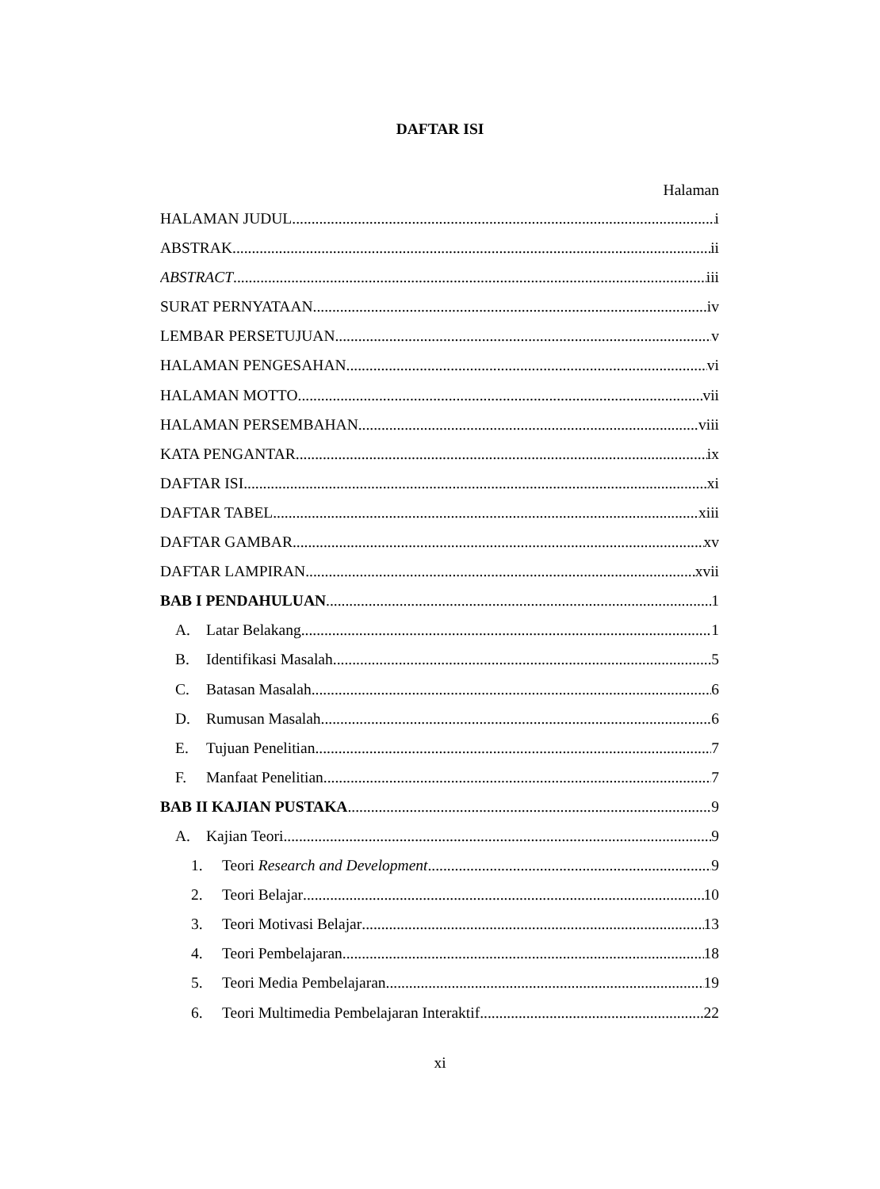DAFTAR ISI
Halaman
HALAMAN JUDUL i
ABSTRAK ii
ABSTRACT iii
SURAT PERNYATAAN iv
LEMBAR PERSETUJUAN v
HALAMAN PENGESAHAN vi
HALAMAN MOTTO vii
HALAMAN PERSEMBAHAN viii
KATA PENGANTAR ix
DAFTAR ISI xi
DAFTAR TABEL xiii
DAFTAR GAMBAR xv
DAFTAR LAMPIRAN xvii
BAB I PENDAHULUAN 1
A. Latar Belakang 1
B. Identifikasi Masalah 5
C. Batasan Masalah 6
D. Rumusan Masalah 6
E. Tujuan Penelitian 7
F. Manfaat Penelitian 7
BAB II KAJIAN PUSTAKA 9
A. Kajian Teori 9
1. Teori Research and Development 9
2. Teori Belajar 10
3. Teori Motivasi Belajar 13
4. Teori Pembelajaran 18
5. Teori Media Pembelajaran 19
6. Teori Multimedia Pembelajaran Interaktif 22
xi